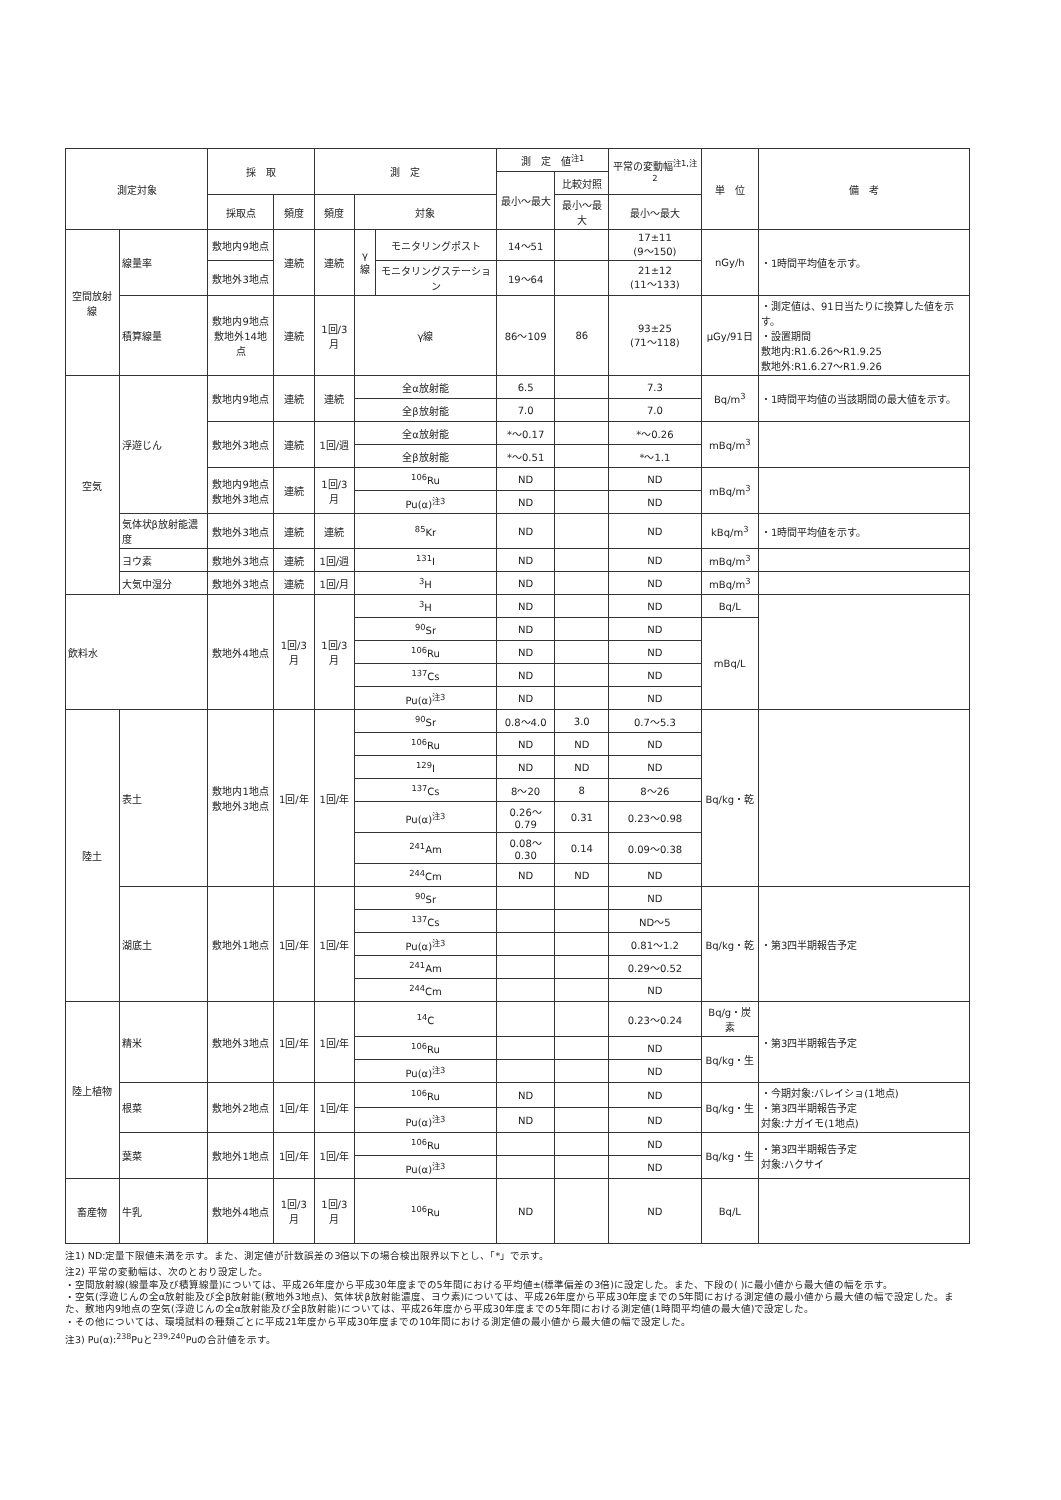| 測定対象 | | 採 取 | | 測 定 | | | 測 定 値<sup>注1</sup> | | 平常の変動幅<sup>注1,注2</sup> | 単 位 | 備 考 |
| --- | --- | --- | --- | --- | --- | --- | --- | --- | --- | --- | --- |
| | | | | | | | 最小～最大 | 比較対照 | | | |
| | | 採取点 | 頻度 | 頻度 | 対象 | | | 最小～最大 | 最小～最大 | | |
| 空間放射線 | 線量率 | 敷地内9地点 | 連続 | 連続 | γ線 | モニタリングポスト | 14～51 | | 17±11 (9～150) | nGy/h | ・1時間平均値を示す。 |
| | | 敷地外3地点 | | | | モニタリングステーション | 19～64 | | 21±12 (11～133) | | |
| | 積算線量 | 敷地内9地点 敷地外14地点 | 連続 | 1回/3月 | γ線 | | 86～109 | 86 | 93±25 (71～118) | μGy/91日 | ・測定値は、91日当たりに換算した値を示す。 ・設置期間 敷地内:R1.6.26～R1.9.25 敷地外:R1.6.27～R1.9.26 |
| 空気 | 浮遊じん | 敷地内9地点 | 連続 | 連続 | 全α放射能 | | 6.5 | | 7.3 | Bq/m<sup>3</sup> | ・1時間平均値の当該期間の最大値を示す。 |
| | | | | | 全β放射能 | | 7.0 | | 7.0 | | |
| | | 敷地外3地点 | 連続 | 1回/週 | 全α放射能 | | *～0.17 | | *～0.26 | mBq/m<sup>3</sup> | |
| | | | | | 全β放射能 | | *～0.51 | | *～1.1 | | |
| | | 敷地内9地点 敷地外3地点 | 連続 | 1回/3月 | <sup>106</sup>Ru | | ND | | ND | mBq/m<sup>3</sup> | |
| | | | | | Pu(α)<sup>注3</sup> | | ND | | ND | | |
| | 気体状β放射能濃度 | 敷地外3地点 | 連続 | 連続 | <sup>85</sup>Kr | | ND | | ND | kBq/m<sup>3</sup> | ・1時間平均値を示す。 |
| | ヨウ素 | 敷地外3地点 | 連続 | 1回/週 | <sup>131</sup>I | | ND | | ND | mBq/m<sup>3</sup> | |
| | 大気中湿分 | 敷地外3地点 | 連続 | 1回/月 | <sup>3</sup>H | | ND | | ND | mBq/m<sup>3</sup> | |
| 飲料水 | | 敷地外4地点 | 1回/3月 | 1回/3月 | <sup>3</sup>H | | ND | | ND | Bq/L | |
| | | | | | <sup>90</sup>Sr | | ND | | ND | mBq/L | |
| | | | | | <sup>106</sup>Ru | | ND | | ND | | |
| | | | | | <sup>137</sup>Cs | | ND | | ND | | |
| | | | | | Pu(α)<sup>注3</sup> | | ND | | ND | | |
| 陸土 | 表土 | 敷地内1地点 敷地外3地点 | 1回/年 | 1回/年 | <sup>90</sup>Sr | | 0.8～4.0 | 3.0 | 0.7～5.3 | Bq/kg・乾 | |
| | | | | | <sup>106</sup>Ru | | ND | ND | ND | | |
| | | | | | <sup>129</sup>I | | ND | ND | ND | | |
| | | | | | <sup>137</sup>Cs | | 8～20 | 8 | 8～26 | | |
| | | | | | Pu(α)<sup>注3</sup> | | 0.26～0.79 | 0.31 | 0.23～0.98 | | |
| | | | | | <sup>241</sup>Am | | 0.08～0.30 | 0.14 | 0.09～0.38 | | |
| | | | | | <sup>244</sup>Cm | | ND | ND | ND | | |
| | 湖底土 | 敷地外1地点 | 1回/年 | 1回/年 | <sup>90</sup>Sr | | | | ND | Bq/kg・乾 | ・第3四半期報告予定 |
| | | | | | <sup>137</sup>Cs | | | | ND～5 | | |
| | | | | | Pu(α)<sup>注3</sup> | | | | 0.81～1.2 | | |
| | | | | | <sup>241</sup>Am | | | | 0.29～0.52 | | |
| | | | | | <sup>244</sup>Cm | | | | ND | | |
| 陸上植物 | 精米 | 敷地外3地点 | 1回/年 | 1回/年 | <sup>14</sup>C | | | | 0.23～0.24 | Bq/g・炭素 | ・第3四半期報告予定 |
| | | | | | <sup>106</sup>Ru | | | | ND | Bq/kg・生 | |
| | | | | | Pu(α)<sup>注3</sup> | | | | ND | | |
| | 根菜 | 敷地外2地点 | 1回/年 | 1回/年 | <sup>106</sup>Ru | | ND | | ND | Bq/kg・生 | ・今期対象:バレイショ(1地点) ・第3四半期報告予定 対象:ナガイモ(1地点) |
| | | | | | Pu(α)<sup>注3</sup> | | ND | | ND | | |
| | 葉菜 | 敷地外1地点 | 1回/年 | 1回/年 | <sup>106</sup>Ru | | | | ND | Bq/kg・生 | ・第3四半期報告予定 対象:ハクサイ |
| | | | | | Pu(α)<sup>注3</sup> | | | | ND | | |
| 畜産物 | 牛乳 | 敷地外4地点 | 1回/3月 | 1回/3月 | <sup>106</sup>Ru | | ND | | ND | Bq/L | |
注1) ND:定量下限値未満を示す。また、測定値が計数誤差の3倍以下の場合検出限界以下とし、「*」で示す。
注2) 平常の変動幅は、次のとおり設定した。
・空間放射線(線量率及び積算線量)については、平成26年度から平成30年度までの5年間における平均値±(標準偏差の3倍)に設定した。また、下段の( )に最小値から最大値の幅を示す。
・空気(浮遊じんの全α放射能及び全β放射能(敷地外3地点)、気体状β放射能濃度、ヨウ素)については、平成26年度から平成30年度までの5年間における測定値の最小値から最大値の幅で設定した。また、敷地内9地点の空気(浮遊じんの全α放射能及び全β放射能)については、平成26年度から平成30年度までの5年間における測定値(1時間平均値の最大値)で設定した。
・その他については、環境試料の種類ごとに平成21年度から平成30年度までの10年間における測定値の最小値から最大値の幅で設定した。
注3) Pu(α):<sup>238</sup>Puと<sup>239,240</sup>Puの合計値を示す。